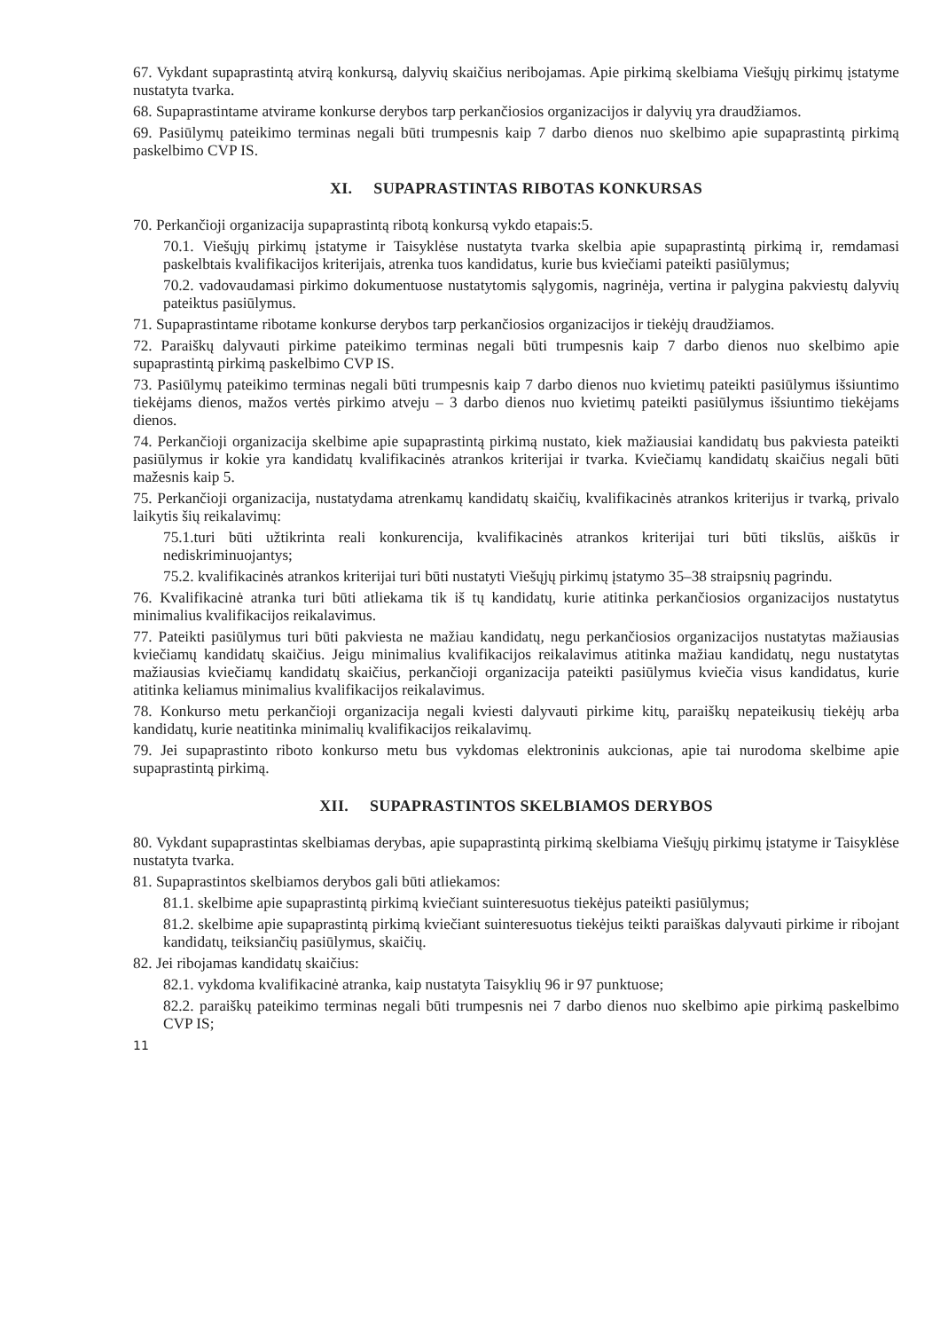67. Vykdant supaprastintą atvirą konkursą, dalyvių skaičius neribojamas. Apie pirkimą skelbiama Viešųjų pirkimų įstatyme nustatyta tvarka.
68. Supaprastintame atvirame konkurse derybos tarp perkančiosios organizacijos ir dalyvių yra draudžiamos.
69. Pasiūlymų pateikimo terminas negali būti trumpesnis kaip 7 darbo dienos nuo skelbimo apie supaprastintą pirkimą paskelbimo CVP IS.
XI. SUPAPRASTINTAS RIBOTAS KONKURSAS
70. Perkančioji organizacija supaprastintą ribotą konkursą vykdo etapais:5.
70.1. Viešųjų pirkimų įstatyme ir Taisyklėse nustatyta tvarka skelbia apie supaprastintą pirkimą ir, remdamasi paskelbtais kvalifikacijos kriterijais, atrenka tuos kandidatus, kurie bus kviečiami pateikti pasiūlymus;
70.2. vadovaudamasi pirkimo dokumentuose nustatytomis sąlygomis, nagrinėja, vertina ir palygina pakviestų dalyvių pateiktus pasiūlymus.
71. Supaprastintame ribotame konkurse derybos tarp perkančiosios organizacijos ir tiekėjų draudžiamos.
72. Paraiškų dalyvauti pirkime pateikimo terminas negali būti trumpesnis kaip 7 darbo dienos nuo skelbimo apie supaprastintą pirkimą paskelbimo CVP IS.
73. Pasiūlymų pateikimo terminas negali būti trumpesnis kaip 7 darbo dienos nuo kvietimų pateikti pasiūlymus išsiuntimo tiekėjams dienos, mažos vertės pirkimo atveju – 3 darbo dienos nuo kvietimų pateikti pasiūlymus išsiuntimo tiekėjams dienos.
74. Perkančioji organizacija skelbime apie supaprastintą pirkimą nustato, kiek mažiausiai kandidatų bus pakviesta pateikti pasiūlymus ir kokie yra kandidatų kvalifikacinės atrankos kriterijai ir tvarka. Kviečiamų kandidatų skaičius negali būti mažesnis kaip 5.
75. Perkančioji organizacija, nustatydama atrenkamų kandidatų skaičių, kvalifikacinės atrankos kriterijus ir tvarką, privalo laikytis šių reikalavimų:
75.1.turi būti užtikrinta reali konkurencija, kvalifikacinės atrankos kriterijai turi būti tikslūs, aiškūs ir nediskriminuojantys;
75.2. kvalifikacinės atrankos kriterijai turi būti nustatyti Viešųjų pirkimų įstatymo 35–38 straipsnių pagrindu.
76. Kvalifikacinė atranka turi būti atliekama tik iš tų kandidatų, kurie atitinka perkančiosios organizacijos nustatytus minimalius kvalifikacijos reikalavimus.
77. Pateikti pasiūlymus turi būti pakviesta ne mažiau kandidatų, negu perkančiosios organizacijos nustatytas mažiausias kviečiamų kandidatų skaičius. Jeigu minimalius kvalifikacijos reikalavimus atitinka mažiau kandidatų, negu nustatytas mažiausias kviečiamų kandidatų skaičius, perkančioji organizacija pateikti pasiūlymus kviečia visus kandidatus, kurie atitinka keliamus minimalius kvalifikacijos reikalavimus.
78. Konkurso metu perkančioji organizacija negali kviesti dalyvauti pirkime kitų, paraiškų nepateikusių tiekėjų arba kandidatų, kurie neatitinka minimalių kvalifikacijos reikalavimų.
79. Jei supaprastinto riboto konkurso metu bus vykdomas elektroninis aukcionas, apie tai nurodoma skelbime apie supaprastintą pirkimą.
XII. SUPAPRASTINTOS SKELBIAMOS DERYBOS
80. Vykdant supaprastintas skelbiamas derybas, apie supaprastintą pirkimą skelbiama Viešųjų pirkimų įstatyme ir Taisyklėse nustatyta tvarka.
81. Supaprastintos skelbiamos derybos gali būti atliekamos:
81.1. skelbime apie supaprastintą pirkimą kviečiant suinteresuotus tiekėjus pateikti pasiūlymus;
81.2. skelbime apie supaprastintą pirkimą kviečiant suinteresuotus tiekėjus teikti paraiškas dalyvauti pirkime ir ribojant kandidatų, teiksiančių pasiūlymus, skaičių.
82. Jei ribojamas kandidatų skaičius:
82.1. vykdoma kvalifikacinė atranka, kaip nustatyta Taisyklių 96 ir 97 punktuose;
82.2. paraiškų pateikimo terminas negali būti trumpesnis nei 7 darbo dienos nuo skelbimo apie pirkimą paskelbimo CVP IS;
11